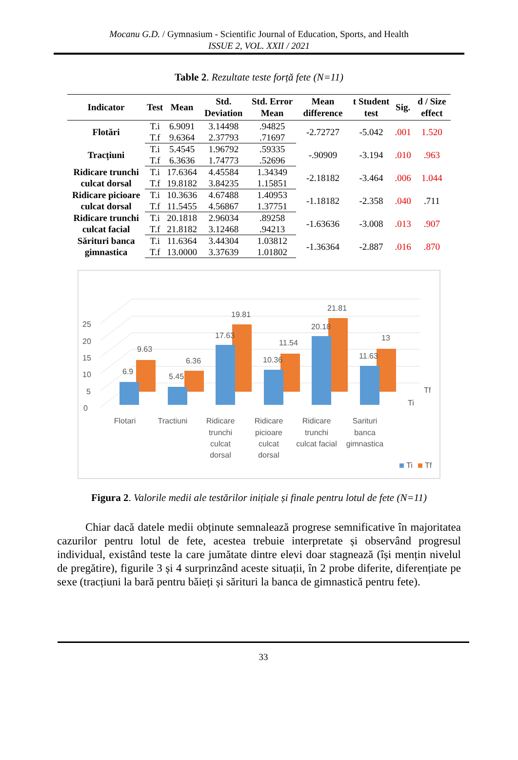Mocanu G.D. / Gymnasium - Scientific Journal of Education, Sports, and Health
ISSUE 2, VOL. XXII / 2021
Table 2. Rezultate teste forță fete (N=11)
| Indicator | Test | Mean | Std. Deviation | Std. Error Mean | Mean difference | t Student test | Sig. | d / Size effect |
| --- | --- | --- | --- | --- | --- | --- | --- | --- |
| Flotări | T.i | 6.9091 | 3.14498 | .94825 | -2.72727 | -5.042 | .001 | 1.520 |
| | T.f | 9.6364 | 2.37793 | .71697 | | | | |
| Tracțiuni | T.i | 5.4545 | 1.96792 | .59335 | -.90909 | -3.194 | .010 | .963 |
| | T.f | 6.3636 | 1.74773 | .52696 | | | | |
| Ridicare trunchi culcat dorsal | T.i | 17.6364 | 4.45584 | 1.34349 | -2.18182 | -3.464 | .006 | 1.044 |
| | T.f | 19.8182 | 3.84235 | 1.15851 | | | | |
| Ridicare picioare culcat dorsal | T.i | 10.3636 | 4.67488 | 1.40953 | -1.18182 | -2.358 | .040 | .711 |
| | T.f | 11.5455 | 4.56867 | 1.37751 | | | | |
| Ridicare trunchi culcat facial | T.i | 20.1818 | 2.96034 | .89258 | -1.63636 | -3.008 | .013 | .907 |
| | T.f | 21.8182 | 3.12468 | .94213 | | | | |
| Sărituri banca gimnastica | T.i | 11.6364 | 3.44304 | 1.03812 | -1.36364 | -2.887 | .016 | .870 |
| | T.f | 13.0000 | 3.37639 | 1.01802 | | | | |
0
5
10
15
20
25
6.9
9.63
5.45
6.36
17.63
19.81
10.36
11.54
20.18
21.81
11.63
13
Ti
Tf
Flotari
Tractiuni
Ridicare
trunchi
culcat
dorsal
Ridicare
picioare
culcat
dorsal
Ridicare
trunchi
culcat facial
Sarituri
banca
gimnastica
Ti
Tf
Figura 2. Valorile medii ale testărilor inițiale și finale pentru lotul de fete (N=11)
Chiar dacă datele medii obținute semnalează progrese semnificative în majoritatea cazurilor pentru lotul de fete, acestea trebuie interpretate și observând progresul individual, existând teste la care jumătate dintre elevi doar stagnează (își mențin nivelul de pregătire), figurile 3 și 4 surprinzând aceste situații, în 2 probe diferite, diferențiate pe sexe (tracțiuni la bară pentru băieți și sărituri la banca de gimnastică pentru fete).
33